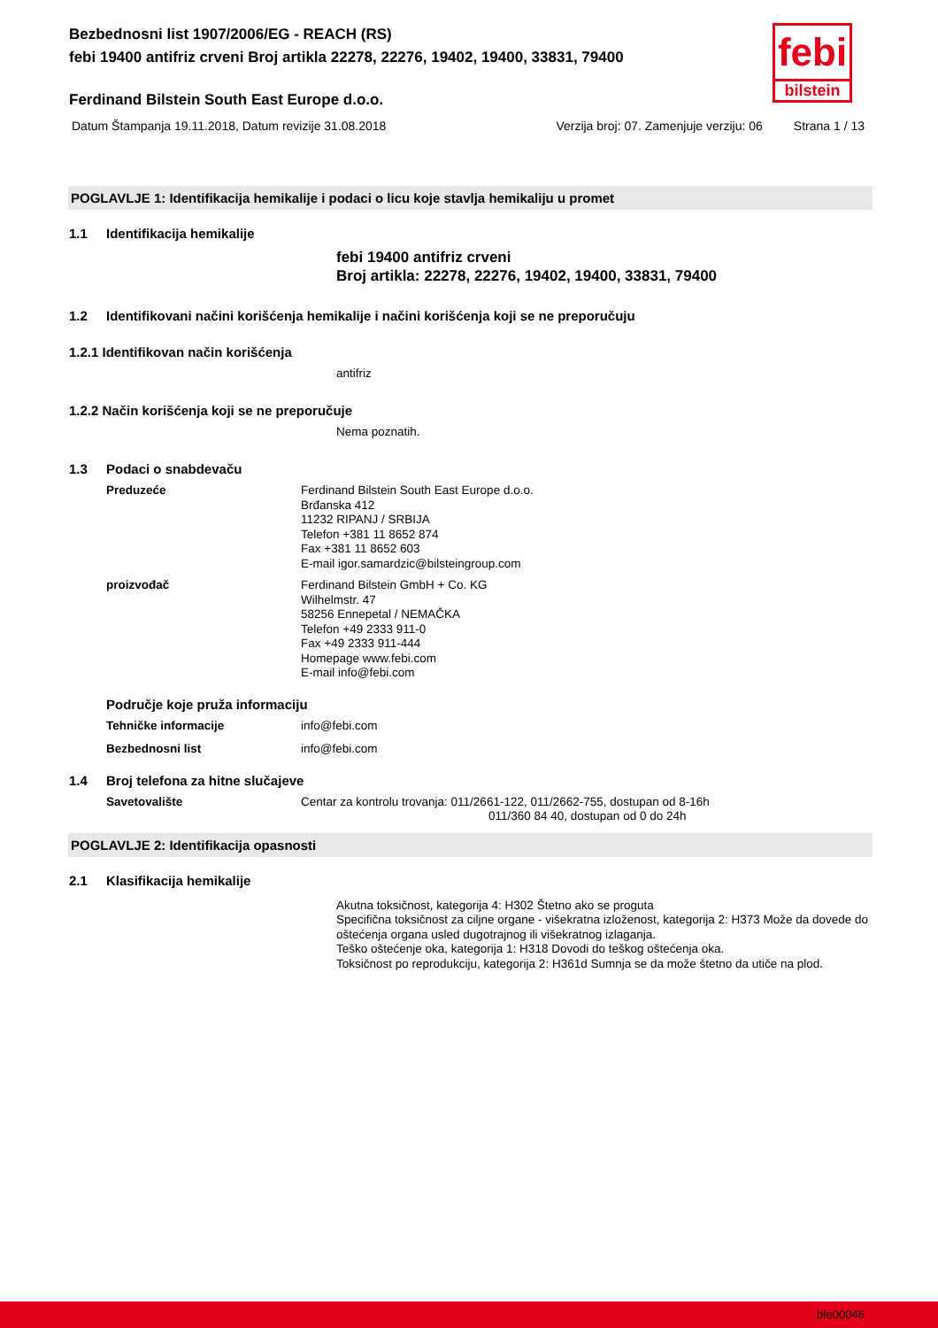febi
bilstein
Bezbednosni list 1907/2006/EG - REACH (RS)
febi 19400 antifriz crveni Broj artikla 22278, 22276, 19402, 19400, 33831, 79400
Ferdinand Bilstein South East Europe d.o.o.
Datum Štampanja 19.11.2018, Datum revizije 31.08.2018 Verzija broj: 07. Zamenjuje verziju: 06 Strana 1 / 13
POGLAVLJE 1: Identifikacija hemikalije i podaci o licu koje stavlja hemikaliju u promet
1.1 Identifikacija hemikalije
febi 19400 antifriz crveni
Broj artikla: 22278, 22276, 19402, 19400, 33831, 79400
1.2 Identifikovani načini korišćenja hemikalije i načini korišćenja koji se ne preporučuju
1.2.1 Identifikovan način korišćenja
antifriz
1.2.2 Način korišćenja koji se ne preporučuje
Nema poznatih.
1.3 Podaci o snabdevaču
Preduzeće
Ferdinand Bilstein South East Europe d.o.o.
Brđanska 412
11232 RIPANJ / SRBIJA
Telefon +381 11 8652 874
Fax +381 11 8652 603
E-mail igor.samardzic@bilsteingroup.com
proizvođač
Ferdinand Bilstein GmbH + Co. KG
Wilhelmstr. 47
58256 Ennepetal / NEMAČKA
Telefon +49 2333 911-0
Fax +49 2333 911-444
Homepage www.febi.com
E-mail info@febi.com
Područje koje pruža informaciju
Tehničke informacije
info@febi.com
Bezbednosni list
info@febi.com
1.4 Broj telefona za hitne slučajeve
Savetovalište
Centar za kontrolu trovanja: 011/2661-122, 011/2662-755, dostupan od 8-16h
011/360 84 40, dostupan od 0 do 24h
POGLAVLJE 2: Identifikacija opasnosti
2.1 Klasifikacija hemikalije
Akutna toksičnost, kategorija 4: H302 Štetno ako se proguta
Specifična toksičnost za ciljne organe - višekratna izloženost, kategorija 2: H373 Može da dovede do oštećenja organa usled dugotrajnog ili višekratnog izlaganja.
Teško oštećenje oka, kategorija 1: H318 Dovodi do teškog oštećenja oka.
Toksičnost po reprodukciju, kategorija 2: H361d Sumnja se da može štetno da utiče na plod.
bfe00046